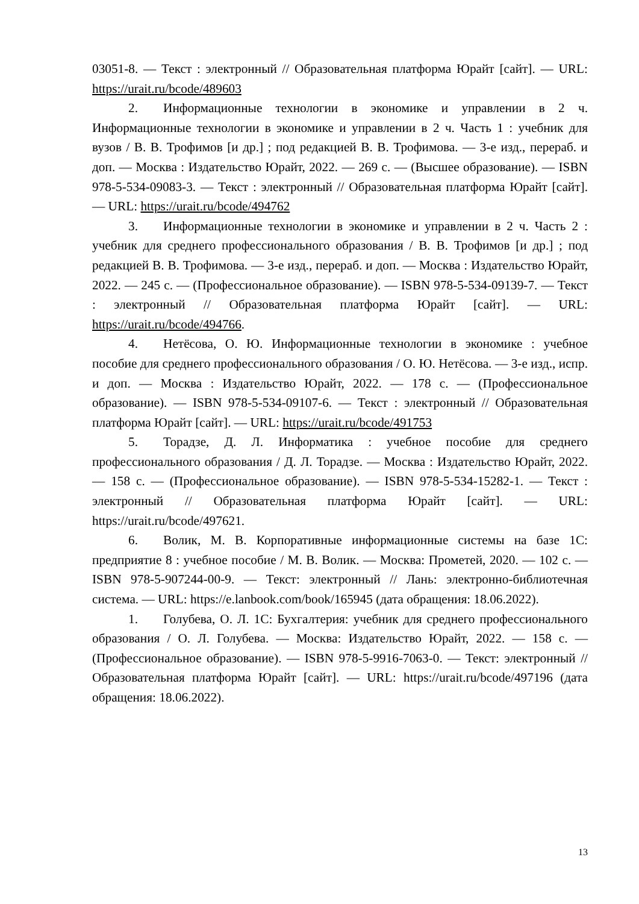03051-8. — Текст : электронный // Образовательная платформа Юрайт [сайт]. — URL: https://urait.ru/bcode/489603
2. Информационные технологии в экономике и управлении в 2 ч. Информационные технологии в экономике и управлении в 2 ч. Часть 1 : учебник для вузов / В. В. Трофимов [и др.] ; под редакцией В. В. Трофимова. — 3-е изд., перераб. и доп. — Москва : Издательство Юрайт, 2022. — 269 с. — (Высшее образование). — ISBN 978-5-534-09083-3. — Текст : электронный // Образовательная платформа Юрайт [сайт]. — URL: https://urait.ru/bcode/494762
3. Информационные технологии в экономике и управлении в 2 ч. Часть 2 : учебник для среднего профессионального образования / В. В. Трофимов [и др.] ; под редакцией В. В. Трофимова. — 3-е изд., перераб. и доп. — Москва : Издательство Юрайт, 2022. — 245 с. — (Профессиональное образование). — ISBN 978-5-534-09139-7. — Текст : электронный // Образовательная платформа Юрайт [сайт]. — URL: https://urait.ru/bcode/494766.
4. Нетёсова, О. Ю. Информационные технологии в экономике : учебное пособие для среднего профессионального образования / О. Ю. Нетёсова. — 3-е изд., испр. и доп. — Москва : Издательство Юрайт, 2022. — 178 с. — (Профессиональное образование). — ISBN 978-5-534-09107-6. — Текст : электронный // Образовательная платформа Юрайт [сайт]. — URL: https://urait.ru/bcode/491753
5. Торадзе, Д. Л. Информатика : учебное пособие для среднего профессионального образования / Д. Л. Торадзе. — Москва : Издательство Юрайт, 2022. — 158 с. — (Профессиональное образование). — ISBN 978-5-534-15282-1. — Текст : электронный // Образовательная платформа Юрайт [сайт]. — URL: https://urait.ru/bcode/497621.
6. Волик, М. В. Корпоративные информационные системы на базе 1С: предприятие 8 : учебное пособие / М. В. Волик. — Москва: Прометей, 2020. — 102 с. — ISBN 978-5-907244-00-9. — Текст: электронный // Лань: электронно-библиотечная система. — URL: https://e.lanbook.com/book/165945 (дата обращения: 18.06.2022).
1. Голубева, О. Л. 1С: Бухгалтерия: учебник для среднего профессионального образования / О. Л. Голубева. — Москва: Издательство Юрайт, 2022. — 158 с. — (Профессиональное образование). — ISBN 978-5-9916-7063-0. — Текст: электронный // Образовательная платформа Юрайт [сайт]. — URL: https://urait.ru/bcode/497196 (дата обращения: 18.06.2022).
13